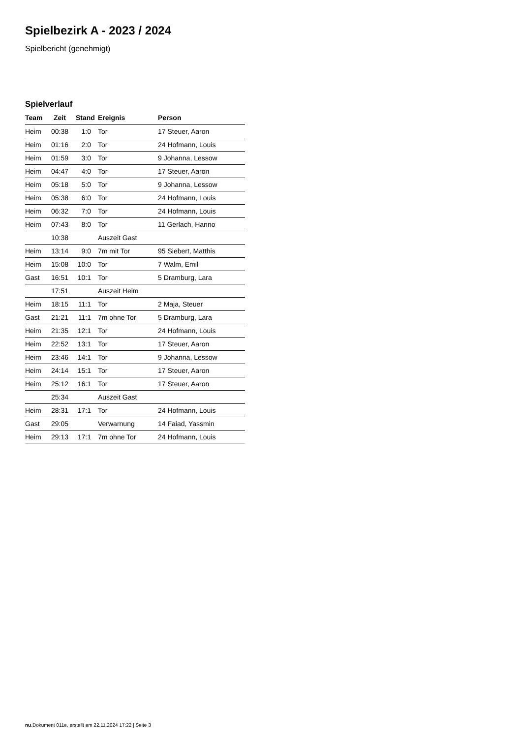Spielbezirk A - 2023 / 2024
Spielbericht (genehmigt)
Spielverlauf
| Team | Zeit | Stand | Ereignis | Person |
| --- | --- | --- | --- | --- |
| Heim | 00:38 | 1:0 | Tor | 17 Steuer, Aaron |
| Heim | 01:16 | 2:0 | Tor | 24 Hofmann, Louis |
| Heim | 01:59 | 3:0 | Tor | 9 Johanna, Lessow |
| Heim | 04:47 | 4:0 | Tor | 17 Steuer, Aaron |
| Heim | 05:18 | 5:0 | Tor | 9 Johanna, Lessow |
| Heim | 05:38 | 6:0 | Tor | 24 Hofmann, Louis |
| Heim | 06:32 | 7:0 | Tor | 24 Hofmann, Louis |
| Heim | 07:43 | 8:0 | Tor | 11 Gerlach, Hanno |
| | 10:38 | | Auszeit Gast | |
| Heim | 13:14 | 9:0 | 7m mit Tor | 95 Siebert, Matthis |
| Heim | 15:08 | 10:0 | Tor | 7 Walm, Emil |
| Gast | 16:51 | 10:1 | Tor | 5 Dramburg, Lara |
| | 17:51 | | Auszeit Heim | |
| Heim | 18:15 | 11:1 | Tor | 2 Maja, Steuer |
| Gast | 21:21 | 11:1 | 7m ohne Tor | 5 Dramburg, Lara |
| Heim | 21:35 | 12:1 | Tor | 24 Hofmann, Louis |
| Heim | 22:52 | 13:1 | Tor | 17 Steuer, Aaron |
| Heim | 23:46 | 14:1 | Tor | 9 Johanna, Lessow |
| Heim | 24:14 | 15:1 | Tor | 17 Steuer, Aaron |
| Heim | 25:12 | 16:1 | Tor | 17 Steuer, Aaron |
| | 25:34 | | Auszeit Gast | |
| Heim | 28:31 | 17:1 | Tor | 24 Hofmann, Louis |
| Gast | 29:05 | | Verwarnung | 14 Faiad, Yassmin |
| Heim | 29:13 | 17:1 | 7m ohne Tor | 24 Hofmann, Louis |
nu.Dokument 011e, erstellt am 22.11.2024 17:22 | Seite 3